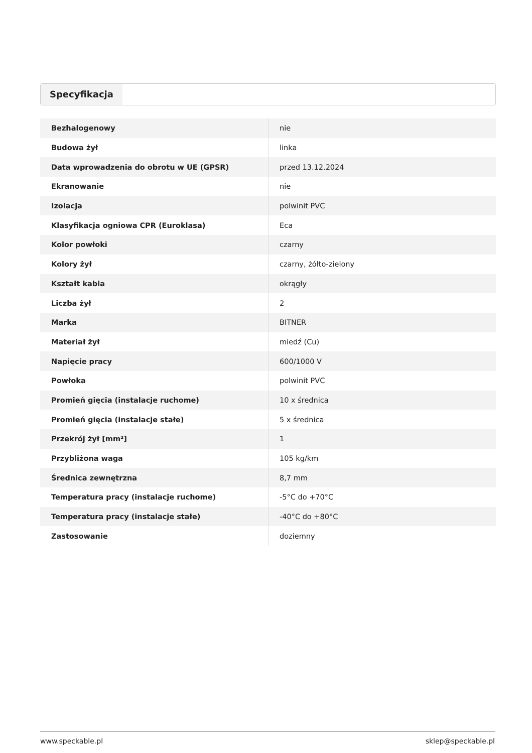Specyfikacja
| Bezhalogenowy | nie |
| Budowa żył | linka |
| Data wprowadzenia do obrotu w UE (GPSR) | przed 13.12.2024 |
| Ekranowanie | nie |
| Izolacja | polwinit PVC |
| Klasyfikacja ogniowa CPR (Euroklasa) | Eca |
| Kolor powłoki | czarny |
| Kolory żył | czarny, żółto-zielony |
| Kształt kabla | okrągły |
| Liczba żył | 2 |
| Marka | BITNER |
| Materiał żył | miedź (Cu) |
| Napięcie pracy | 600/1000 V |
| Powłoka | polwinit PVC |
| Promień gięcia (instalacje ruchome) | 10 x średnica |
| Promień gięcia (instalacje stałe) | 5 x średnica |
| Przekrój żył [mm²] | 1 |
| Przybliżona waga | 105 kg/km |
| Średnica zewnętrzna | 8,7 mm |
| Temperatura pracy (instalacje ruchome) | -5°C do +70°C |
| Temperatura pracy (instalacje stałe) | -40°C do +80°C |
| Zastosowanie | doziemny |
www.speckable.pl sklep@speckable.pl